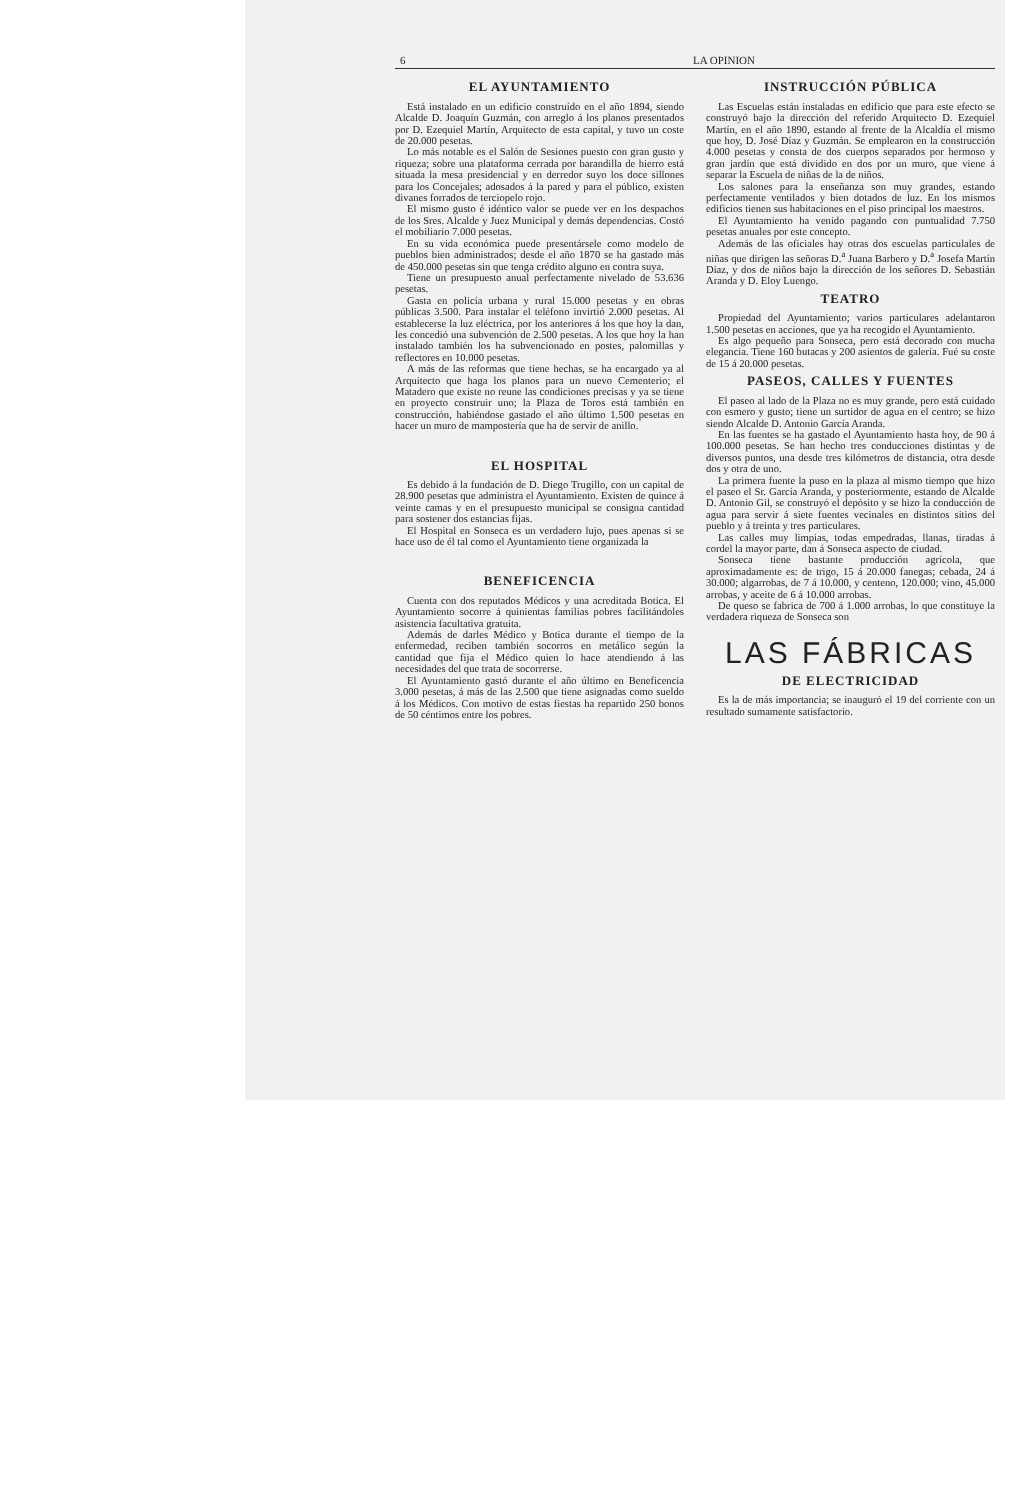6 LA OPINION
EL AYUNTAMIENTO
Está instalado en un edificio construído en el año 1894, siendo Alcalde D. Joaquín Guzmán, con arreglo á los planos presentados por D. Ezequiel Martín, Arquitecto de esta capital, y tuvo un coste de 20.000 pesetas.
Lo más notable es el Salón de Sesiones puesto con gran gusto y riqueza; sobre una plataforma cerrada por barandilla de hierro está situada la mesa presidencial y en derredor suyo los doce sillones para los Concejales; adosados á la pared y para el público, existen divanes forrados de terciopelo rojo.
El mismo gusto é idéntico valor se puede ver en los despachos de los Sres. Alcalde y Juez Municipal y demás dependencias. Costó el mobiliario 7.000 pesetas.
En su vida económica puede presentársele como modelo de pueblos bien administrados; desde el año 1870 se ha gastado más de 450.000 pesetas sin que tenga crédito alguno en contra suya.
Tiene un presupuesto anual perfectamente nivelado de 53.636 pesetas.
Gasta en policía urbana y rural 15.000 pesetas y en obras públicas 3.500. Para instalar el teléfono invirtió 2.000 pesetas. Al establecerse la luz eléctrica, por los anteriores á los que hoy la dan, les concedió una subvención de 2.500 pesetas. A los que hoy la han instalado también los ha subvencionado en postes, palomillas y reflectores en 10.000 pesetas.
A más de las reformas que tiene hechas, se ha encargado ya al Arquitecto que haga los planos para un nuevo Cementerio; el Matadero que existe no reune las condiciones precisas y ya se tiene en proyecto construir uno; la Plaza de Toros está también en construcción, habiéndose gastado el año último 1.500 pesetas en hacer un muro de mampostería que ha de servir de anillo.
EL HOSPITAL
Es debido á la fundación de D. Diego Trugillo, con un capital de 28.900 pesetas que administra el Ayuntamiento. Existen de quince á veinte camas y en el presupuesto municipal se consigna cantidad para sostener dos estancias fijas.
El Hospital en Sonseca es un verdadero lujo, pues apenas si se hace uso de él tal como el Ayuntamiento tiene organizada la
BENEFICENCIA
Cuenta con dos reputados Médicos y una acreditada Botica. El Ayuntamiento socorre á quinientas familias pobres facilitándoles asistencia facultativa gratuita.
Además de darles Médico y Botica durante el tiempo de la enfermedad, reciben también socorros en metálico según la cantidad que fija el Médico quien lo hace atendiendo á las necesidades del que trata de socorrerse.
El Ayuntamiento gastó durante el año último en Beneficencia 3.000 pesetas, á más de las 2.500 que tiene asignadas como sueldo á los Médicos. Con motivo de estas fiestas ha repartido 250 bonos de 50 céntimos entre los pobres.
INSTRUCCIÓN PÚBLICA
Las Escuelas están instaladas en edificio que para este efecto se construyó bajo la dirección del referido Arquitecto D. Ezequiel Martín, en el año 1890, estando al frente de la Alcaldía el mismo que hoy, D. José Díaz y Guzmán. Se emplearon en la construcción 4.000 pesetas y consta de dos cuerpos separados por hermoso y gran jardín que está dividido en dos por un muro, que viene á separar la Escuela de niñas de la de niños.
Los salones para la enseñanza son muy grandes, estando perfectamente ventilados y bien dotados de luz. En los mismos edificios tienen sus habitaciones en el piso principal los maestros.
El Ayuntamiento ha venido pagando con puntualidad 7.750 pesetas anuales por este concepto.
Además de las oficiales hay otras dos escuelas particulales de niñas que dirigen las señoras D.<sup>a</sup> Juana Barbero y D.<sup>a</sup> Josefa Martín Díaz, y dos de niños bajo la dirección de los señores D. Sebastián Aranda y D. Eloy Luengo.
TEATRO
Propiedad del Ayuntamiento; varios particulares adelantaron 1.500 pesetas en acciones, que ya ha recogido el Ayuntamiento.
Es algo pequeño para Sonseca, pero está decorado con mucha elegancia. Tiene 160 butacas y 200 asientos de galería. Fué su coste de 15 á 20.000 pesetas.
PASEOS, CALLES Y FUENTES
El paseo al lado de la Plaza no es muy grande, pero está cuidado con esmero y gusto; tiene un surtidor de agua en el centro; se hizo siendo Alcalde D. Antonio García Aranda.
En las fuentes se ha gastado el Ayuntamiento hasta hoy, de 90 á 100.000 pesetas. Se han hecho tres conducciones distintas y de diversos puntos, una desde tres kilómetros de distancia, otra desde dos y otra de uno.
La primera fuente la puso en la plaza al mismo tiempo que hizo el paseo el Sr. García Aranda, y posteriormente, estando de Alcalde D. Antonio Gil, se construyó el depósito y se hizo la conducción de agua para servir á siete fuentes vecinales en distintos sitios del pueblo y á treinta y tres particulares.
Las calles muy limpias, todas empedradas, llanas, tiradas á cordel la mayor parte, dan á Sonseca aspecto de ciudad.
Sonseca tiene bastante producción agrícola, que aproximadamente es: de trigo, 15 á 20.000 fanegas; cebada, 24 á 30.000; algarrobas, de 7 á 10.000, y centeno, 120.000; vino, 45.000 arrobas, y aceite de 6 á 10.000 arrobas.
De queso se fabrica de 700 á 1.000 arrobas, lo que constituye la verdadera riqueza de Sonseca son
LAS FÁBRICAS
DE ELECTRICIDAD
Es la de más importancia; se inauguró el 19 del corriente con un resultado sumamente satisfactorio.